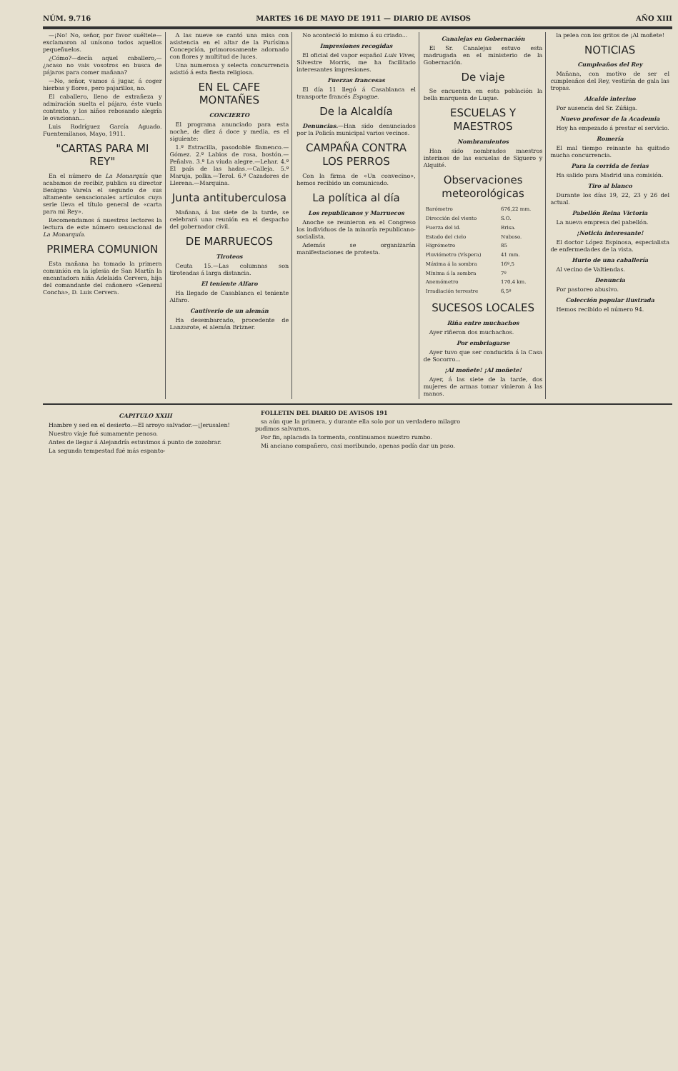NÚM. 9.716 MARTES 16 DE MAYO DE 1911 — DIARIO DE AVISOS AÑO XIII
—¡No! No, señor, por favor suéltele—exclamaron al unísono todos aquellos pequeñuelos.
¿Cómo?—decía aquel caballero,—¿acaso no vais vosotros en busca de pájaros para comer mañana?
—No, señor, vamos á jugar, á coger hierbas y flores, pero pajarillos, no.
El caballero, lleno de extrañeza y admiración suelta el pájaro, éste vuela contento, y los niños rebosando alegría le ovacionan...
Luis Rodríguez García Aguado. Fuentemilanos, Mayo, 1911.
"CARTAS PARA MI REY"
En el número de La Monarquía que acabamos de recibir, publica su director Benigno Varela el segundo de sus altamente sensacionales artículos cuya serie lleva el título general de «carta para mi Rey».
Recomendamos á nuestros lectores la lectura de este número sensacional de La Monarquía.
PRIMERA COMUNION
Esta mañana ha tomado la primera comunión en la iglesia de San Martín la encantadora niña Adelaida Cervera, hija del comandante del cañonero «General Concha», D. Luis Cervera.
A las nueve se cantó una misa con asistencia en el altar de la Purísima Concepción, primorosamente adornado con flores y multitud de luces.
Una numerosa y selecta concurrencia asistió á esta fiesta religiosa.
EN EL CAFE MONTAÑES
CONCIERTO
El programa anunciado para esta noche, de diez á doce y media, es el siguiente:
1.º Estracilla, pasodoble flamenco.—Gómez. 2.º Labios de rosa, bostón.—Peñalva. 3.º La viuda alegre.—Lehar. 4.º El país de las hadas.—Calleja. 5.º Maruja, polka.—Terol. 6.º Cazadores de Llerena.—Marquina.
Junta antituberculosa
Mañana, á las siete de la tarde, se celebrará una reunión en el despacho del gobernador civil.
DE MARRUECOS
Tiroteos
Ceuta 15.—Las columnas son tiroteadas á larga distancia.
El teniente Alfaro
Ha llegado de Casablanca el teniente Alfaro.
Cautiverio de un alemán
Ha desembarcado, procedente de Lanzarote, el alemán Brizner.
No aconteció lo mismo á su criado...
Impresiones recogidas
El oficial del vapor español Luis Vives, Silvestre Morris, me ha facilitado interesantes impresiones.
Fuerzas francesas
El día 11 llegó á Casablanca el transporte francés Espagne.
De la Alcaldía
Denuncias.—Han sido denunciados por la Policía municipal varios vecinos.
CAMPAÑA CONTRA LOS PERROS
Con la firma de «Un convecino», hemos recibido un comunicado.
La política al día
Los republicanos y Marruecos
Anoche se reunieron en el Congreso los individuos de la minoría republicano-socialista.
Además se organizarán manifestaciones de protesta.
Canalejas en Gobernación
El Sr. Canalejas estuvo esta madrugada en el ministerio de la Gobernación.
De viaje
Se encuentra en esta población la bella marquesa de Luque.
ESCUELAS Y MAESTROS
Nombramientos
Han sido nombrados maestros interinos de las escuelas de Siguero y Alquité.
Observaciones meteorológicas
| Barómetro | 676,22 mm. |
| Dirección del viento | S.O. |
| Fuerza del id. | Brisa. |
| Estado del cielo | Nuboso. |
| Higrómetro | 85 |
| Pluviómetro (Víspera) | 41 mm. |
| Máxima á la sombra | 16º,5 |
| Mínima á la sombra | 7º |
| Anemómetro | 170,4 km. |
| Irradiación terrestre | 6,5º |
SUCESOS LOCALES
Riña entre muchachos
Ayer riñeron dos muchachos.
Por embriagarse
Ayer tuvo que ser conducida á la Casa de Socorro...
¡Al moñete! ¡Al moñete!
Ayer, á las siete de la tarde, dos mujeres de armas tomar vinieron á las manos.
la pelea con los gritos de ¡Al moñete!
NOTICIAS
Cumpleaños del Rey
Mañana, con motivo de ser el cumpleaños del Rey, vestirán de gala las tropas.
Alcalde interino
Por ausencia del Sr. Zúñiga.
Nuevo profesor de la Academia
Hoy ha empezado á prestar el servicio.
Romería
El mal tiempo reinante ha quitado mucha concurrencia.
Para la corrida de ferias
Ha salido para Madrid una comisión.
Tiro al blanco
Durante los días 19, 22, 23 y 26 del actual.
Pabellón Reina Victoria
La nueva empresa del pabellón.
¡Noticia interesante!
El doctor López Espinosa, especialista de enfermedades de la vista.
Hurto de una caballería
Al vecino de Valtiendas.
Denuncia
Por pastoreo abusivo.
Colección popular ilustrada
Hemos recibido el número 94.
CAPITULO XXIII
Hambre y sed en el desierto.—El arroyo salvador.—¡Jerusalen!
Nuestro viaje fué sumamente penoso.
Antes de llegar á Alejandría estuvimos á punto de zozobrar.
La segunda tempestad fué más espanto-
FOLLETIN DEL DIARIO DE AVISOS 191
sa aún que la primera, y durante ella solo por un verdadero milagro pudimos salvarnos.
Por fin, aplacada la tormenta, continuamos nuestro rumbo.
Mi anciano compañero, casi moribundo, apenas podía dar un paso.